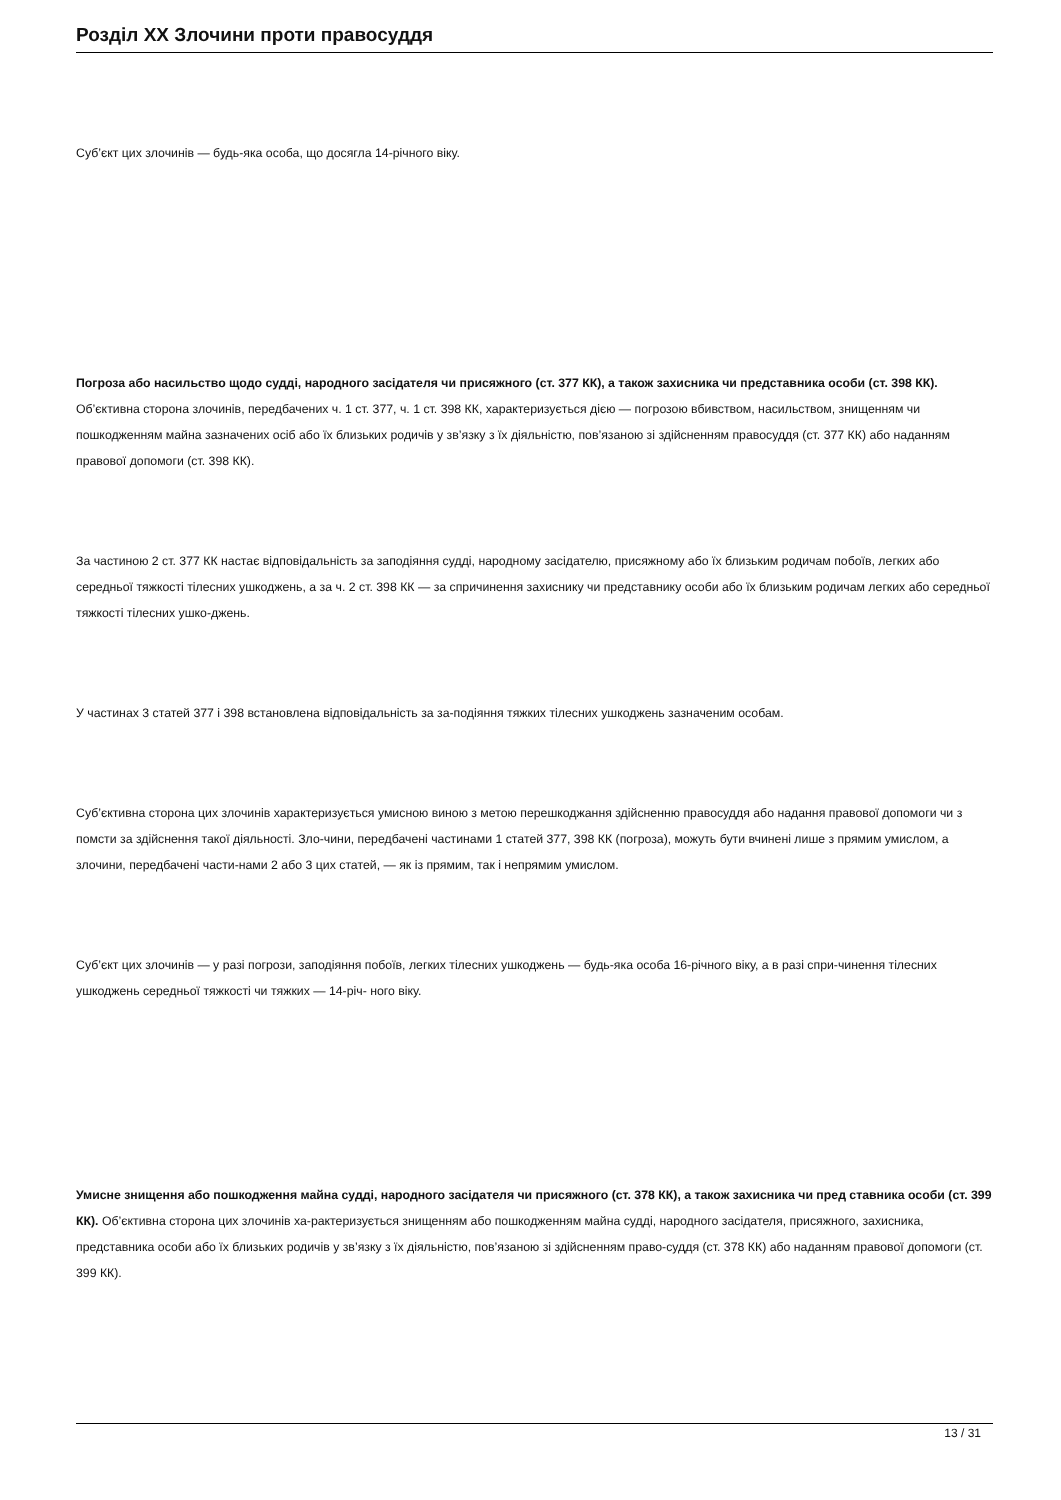Розділ XX Злочини проти правосуддя
Суб’єкт цих злочинів — будь-яка особа, що досягла 14-річного віку.
Погроза або насильство щодо судді, народного засідателя чи присяжного (ст. 377 КК), а також захисника чи представника особи (ст. 398 КК). Об’єктивна сторона злочинів, передбачених ч. 1 ст. 377, ч. 1 ст. 398 КК, характеризується дією — погрозою вбивством, насильством, знищенням чи пошкодженням майна зазначених осіб або їх близьких родичів у зв’язку з їх діяльністю, пов’язаною зі здійсненням правосуддя (ст. 377 КК) або наданням правової допомоги (ст. 398 КК).
За частиною 2 ст. 377 КК настає відповідальність за заподіяння судді, народному засідателю, присяжному або їх близьким родичам побоїв, легких або середньої тяжкості тілесних ушкоджень, а за ч. 2 ст. 398 КК — за спричинення захиснику чи представнику особи або їх близьким родичам легких або середньої тяжкості тілесних ушко-джень.
У частинах 3 статей 377 і 398 встановлена відповідальність за за-подіяння тяжких тілесних ушкоджень зазначеним особам.
Суб’єктивна сторона цих злочинів характеризується умисною виною з метою перешкоджання здійсненню правосуддя або надання правової допомоги чи з помсти за здійснення такої діяльності. Зло-чини, передбачені частинами 1 статей 377, 398 КК (погроза), можуть бути вчинені лише з прямим умислом, а злочини, передбачені части-нами 2 або 3 цих статей, — як із прямим, так і непрямим умислом.
Суб’єкт цих злочинів — у разі погрози, заподіяння побоїв, легких тілесних ушкоджень — будь-яка особа 16-річного віку, а в разі спри-чинення тілесних ушкоджень середньої тяжкості чи тяжких — 14-річ- ного віку.
Умисне знищення або пошкодження майна судді, народного засідателя чи присяжного (ст. 378 КК), а також захисника чи пред ставника особи (ст. 399 КК). Об’єктивна сторона цих злочинів ха-рактеризується знищенням або пошкодженням майна судді, народного засідателя, присяжного, захисника, представника особи або їх близьких родичів у зв’язку з їх діяльністю, пов’язаною зі здійсненням право-суддя (ст. 378 КК) або наданням правової допомоги (ст. 399 КК).
13 / 31